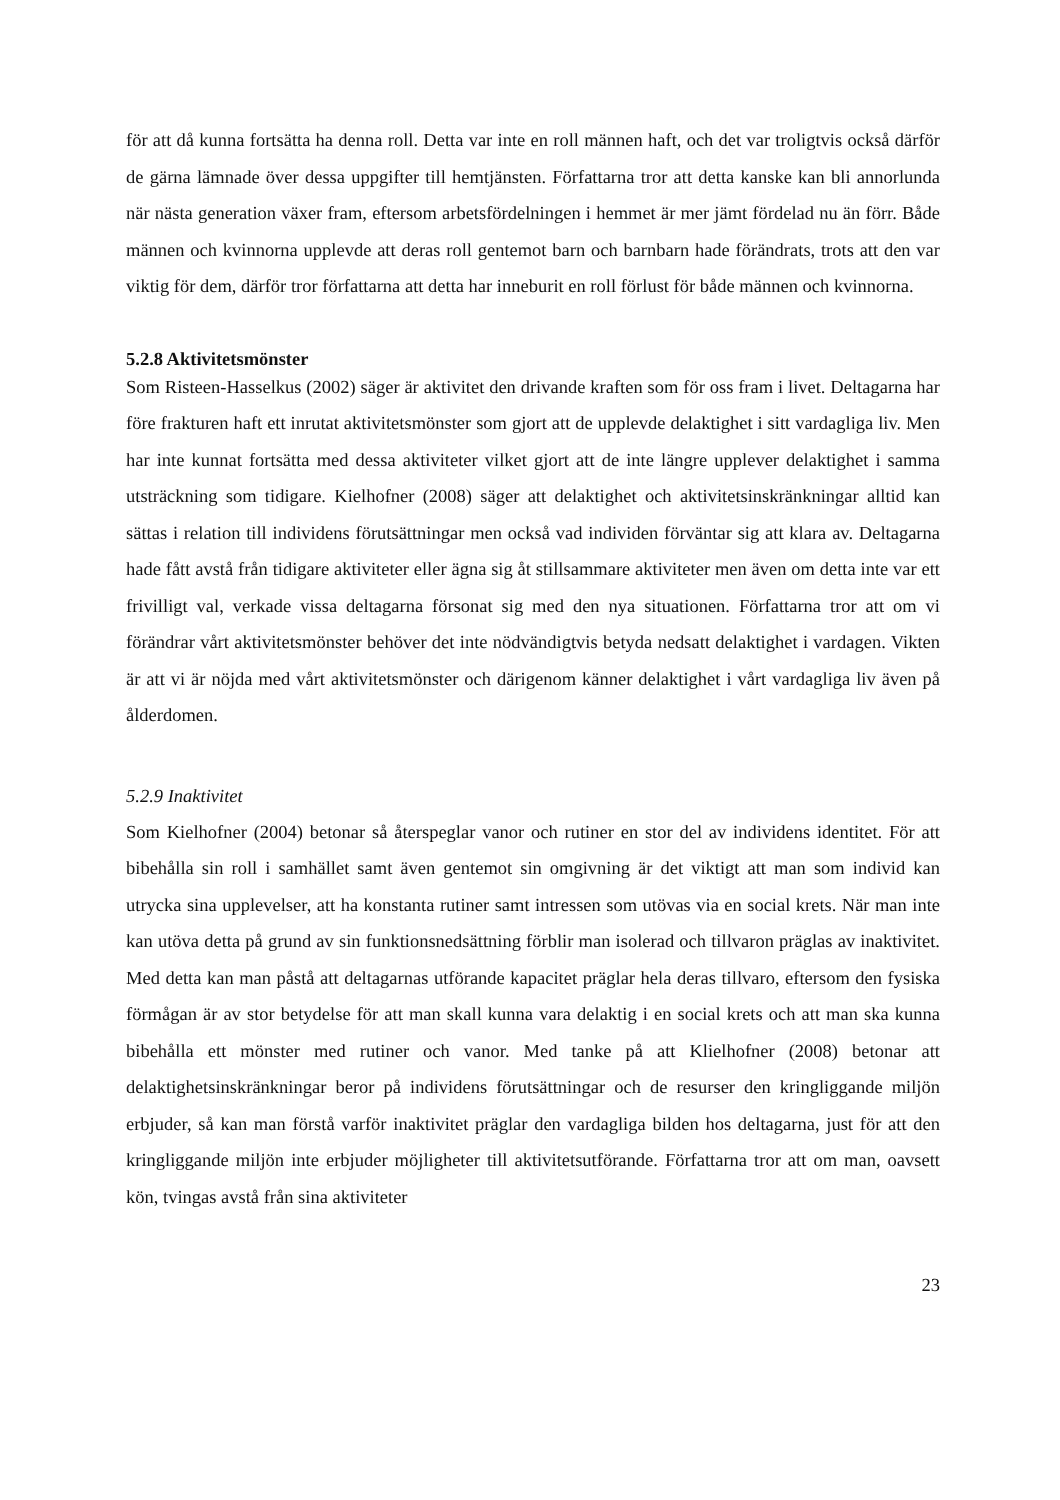för att då kunna fortsätta ha denna roll. Detta var inte en roll männen haft, och det var troligtvis också därför de gärna lämnade över dessa uppgifter till hemtjänsten. Författarna tror att detta kanske kan bli annorlunda när nästa generation växer fram, eftersom arbetsfördelningen i hemmet är mer jämt fördelad nu än förr. Både männen och kvinnorna upplevde att deras roll gentemot barn och barnbarn hade förändrats, trots att den var viktig för dem, därför tror författarna att detta har inneburit en roll förlust för både männen och kvinnorna.
5.2.8 Aktivitetsmönster
Som Risteen-Hasselkus (2002) säger är aktivitet den drivande kraften som för oss fram i livet. Deltagarna har före frakturen haft ett inrutat aktivitetsmönster som gjort att de upplevde delaktighet i sitt vardagliga liv. Men har inte kunnat fortsätta med dessa aktiviteter vilket gjort att de inte längre upplever delaktighet i samma utsträckning som tidigare. Kielhofner (2008) säger att delaktighet och aktivitetsinskränkningar alltid kan sättas i relation till individens förutsättningar men också vad individen förväntar sig att klara av. Deltagarna hade fått avstå från tidigare aktiviteter eller ägna sig åt stillsammare aktiviteter men även om detta inte var ett frivilligt val, verkade vissa deltagarna försonat sig med den nya situationen. Författarna tror att om vi förändrar vårt aktivitetsmönster behöver det inte nödvändigtvis betyda nedsatt delaktighet i vardagen. Vikten är att vi är nöjda med vårt aktivitetsmönster och därigenom känner delaktighet i vårt vardagliga liv även på ålderdomen.
5.2.9 Inaktivitet
Som Kielhofner (2004) betonar så återspeglar vanor och rutiner en stor del av individens identitet. För att bibehålla sin roll i samhället samt även gentemot sin omgivning är det viktigt att man som individ kan utrycka sina upplevelser, att ha konstanta rutiner samt intressen som utövas via en social krets. När man inte kan utöva detta på grund av sin funktionsnedsättning förblir man isolerad och tillvaron präglas av inaktivitet. Med detta kan man påstå att deltagarnas utförande kapacitet präglar hela deras tillvaro, eftersom den fysiska förmågan är av stor betydelse för att man skall kunna vara delaktig i en social krets och att man ska kunna bibehålla ett mönster med rutiner och vanor. Med tanke på att Klielhofner (2008) betonar att delaktighetsinskränkningar beror på individens förutsättningar och de resurser den kringliggande miljön erbjuder, så kan man förstå varför inaktivitet präglar den vardagliga bilden hos deltagarna, just för att den kringliggande miljön inte erbjuder möjligheter till aktivitetsutförande. Författarna tror att om man, oavsett kön, tvingas avstå från sina aktiviteter
23